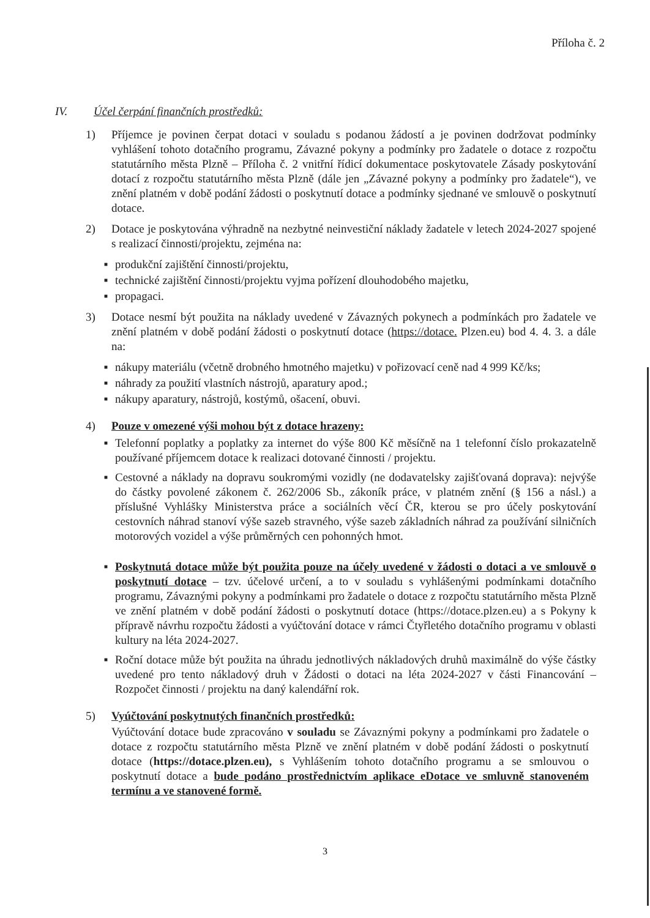Příloha č. 2
IV. Účel čerpání finančních prostředků:
1) Příjemce je povinen čerpat dotaci v souladu s podanou žádostí a je povinen dodržovat podmínky vyhlášení tohoto dotačního programu, Závazné pokyny a podmínky pro žadatele o dotace z rozpočtu statutárního města Plzně – Příloha č. 2 vnitřní řídicí dokumentace poskytovatele Zásady poskytování dotací z rozpočtu statutárního města Plzně (dále jen „Závazné pokyny a podmínky pro žadatele“), ve znění platném v době podání žádosti o poskytnutí dotace a podmínky sjednané ve smlouvě o poskytnutí dotace.
2) Dotace je poskytována výhradně na nezbytné neinvestiční náklady žadatele v letech 2024-2027 spojené s realizací činnosti/projektu, zejména na:
■ produkční zajištění činnosti/projektu,
■ technické zajištění činnosti/projektu vyjma pořízení dlouhodobého majetku,
■ propagaci.
3) Dotace nesmí být použita na náklady uvedené v Závazných pokynech a podmínkách pro žadatele ve znění platném v době podání žádosti o poskytnutí dotace (https://dotace. Plzen.eu) bod 4. 4. 3. a dále na:
■ nákupy materiálu (včetně drobného hmotného majetku) v pořizovací ceně nad 4 999 Kč/ks;
■ náhrady za použití vlastních nástrojů, aparatury apod.;
■ nákupy aparatury, nástrojů, kostýmů, ošacení, obuvi.
4) Pouze v omezené výši mohou být z dotace hrazeny:
■ Telefonní poplatky a poplatky za internet do výše 800 Kč měsíčně na 1 telefonní číslo prokazatelně používané příjemcem dotace k realizaci dotované činnosti / projektu.
■ Cestovné a náklady na dopravu soukromými vozidly (ne dodavatelsky zajišťovaná doprava): nejvýše do částky povolené zákonem č. 262/2006 Sb., zákoník práce, v platném znění (§ 156 a násl.) a příslušné Vyhlášky Ministerstva práce a sociálních věcí ČR, kterou se pro účely poskytování cestovních náhrad stanoví výše sazeb stravného, výše sazeb základních náhrad za používání silničních motorových vozidel a výše průměrných cen pohonných hmot.
■ Poskytnutá dotace může být použita pouze na účely uvedené v žádosti o dotaci a ve smlouvě o poskytnutí dotace – tzv. účelové určení, a to v souladu s vyhlášenými podmínkami dotačního programu, Závaznými pokyny a podmínkami pro žadatele o dotace z rozpočtu statutárního města Plzně ve znění platném v době podání žádosti o poskytnutí dotace (https://dotace.plzen.eu) a s Pokyny k přípravě návrhu rozpočtu žádosti a vyúčtování dotace v rámci Čtyřletého dotačního programu v oblasti kultury na léta 2024-2027.
■ Roční dotace může být použita na úhradu jednotlivých nákladových druhů maximálně do výše částky uvedené pro tento nákladový druh v Žádosti o dotaci na léta 2024-2027 v části Financování – Rozpočet činnosti / projektu na daný kalendářní rok.
5) Vyúčtování poskytnutých finančních prostředků:
Vyúčtování dotace bude zpracováno v souladu se Závaznými pokyny a podmínkami pro žadatele o dotace z rozpočtu statutárního města Plzně ve znění platném v době podání žádosti o poskytnutí dotace (https://dotace.plzen.eu), s Vyhlášením tohoto dotačního programu a se smlouvou o poskytnutí dotace a bude podáno prostřednictvím aplikace eDotace ve smluvně stanoveném termínu a ve stanovené formě.
3